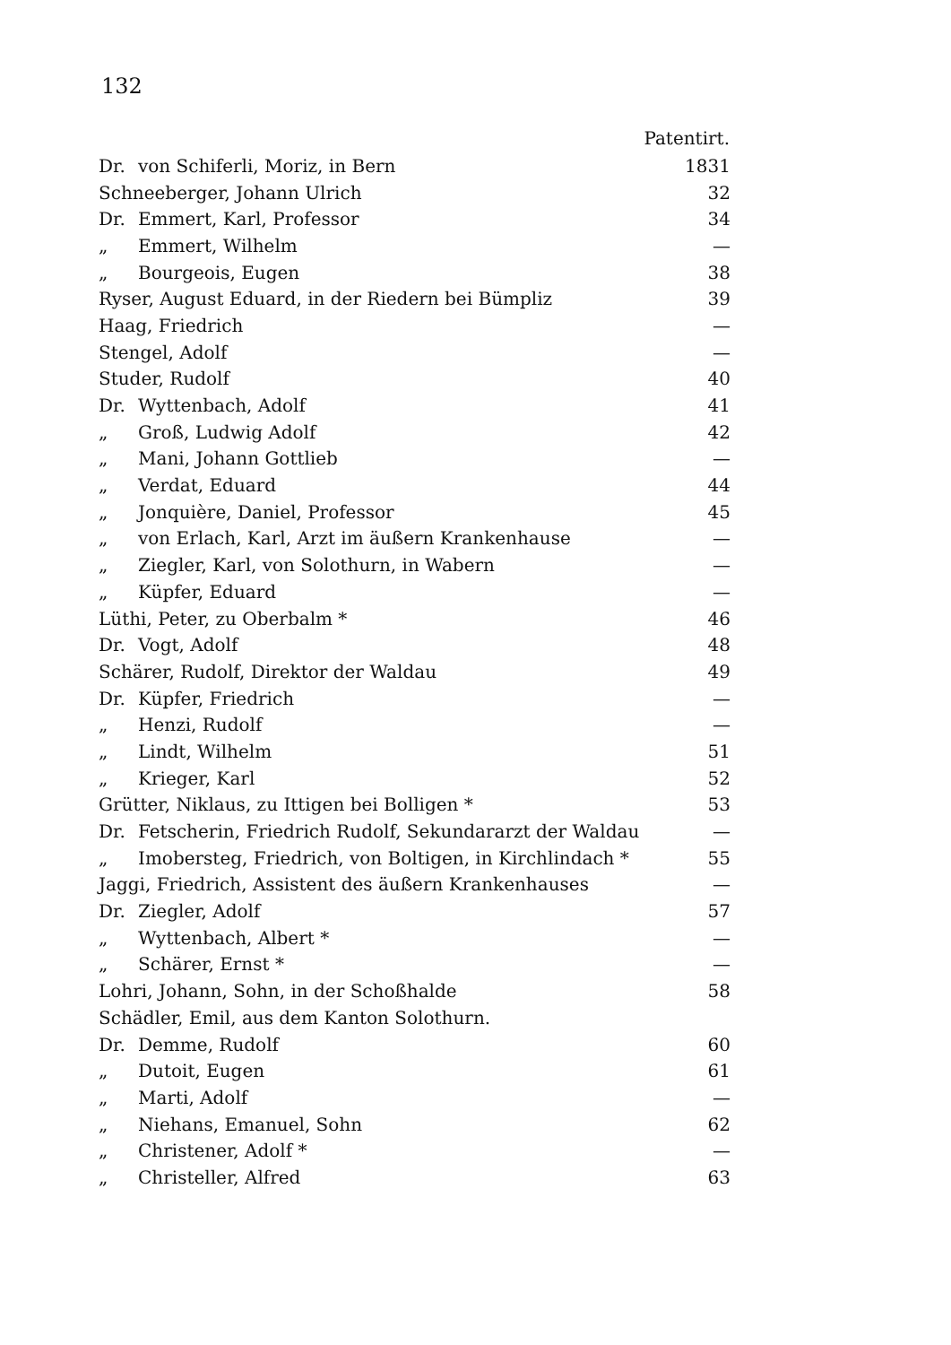132
| Patentirt. | | |
| --- | --- | --- |
| Dr. | von Schiferli, Moriz, in Bern | 1831 |
| Schneeberger, Johann Ulrich | | 32 |
| Dr. | Emmert, Karl, Professor | 34 |
| „ | Emmert, Wilhelm | — |
| „ | Bourgeois, Eugen | 38 |
| Ryser, August Eduard, in der Riedern bei Bümpliz | | 39 |
| Haag, Friedrich | | — |
| Stengel, Adolf | | — |
| Studer, Rudolf | | 40 |
| Dr. | Wyttenbach, Adolf | 41 |
| „ | Groß, Ludwig Adolf | 42 |
| „ | Mani, Johann Gottlieb | — |
| „ | Verdat, Eduard | 44 |
| „ | Jonquière, Daniel, Professor | 45 |
| „ | von Erlach, Karl, Arzt im äußern Krankenhause | — |
| „ | Ziegler, Karl, von Solothurn, in Wabern | — |
| „ | Küpfer, Eduard | — |
| Lüthi, Peter, zu Oberbalm * | | 46 |
| Dr. | Vogt, Adolf | 48 |
| Schärer, Rudolf, Direktor der Waldau | | 49 |
| Dr. | Küpfer, Friedrich | — |
| „ | Henzi, Rudolf | — |
| „ | Lindt, Wilhelm | 51 |
| „ | Krieger, Karl | 52 |
| Grütter, Niklaus, zu Ittigen bei Bolligen * | | 53 |
| Dr. | Fetscherin, Friedrich Rudolf, Sekundararzt der Waldau | — |
| „ | Imobersteg, Friedrich, von Boltigen, in Kirchlindach * | 55 |
| Jaggi, Friedrich, Assistent des äußern Krankenhauses | | — |
| Dr. | Ziegler, Adolf | 57 |
| „ | Wyttenbach, Albert * | — |
| „ | Schärer, Ernst * | — |
| Lohri, Johann, Sohn, in der Schoßhalde | | 58 |
| Schädler, Emil, aus dem Kanton Solothurn. | | |
| Dr. | Demme, Rudolf | 60 |
| „ | Dutoit, Eugen | 61 |
| „ | Marti, Adolf | — |
| „ | Niehans, Emanuel, Sohn | 62 |
| „ | Christener, Adolf * | — |
| „ | Christeller, Alfred | 63 |